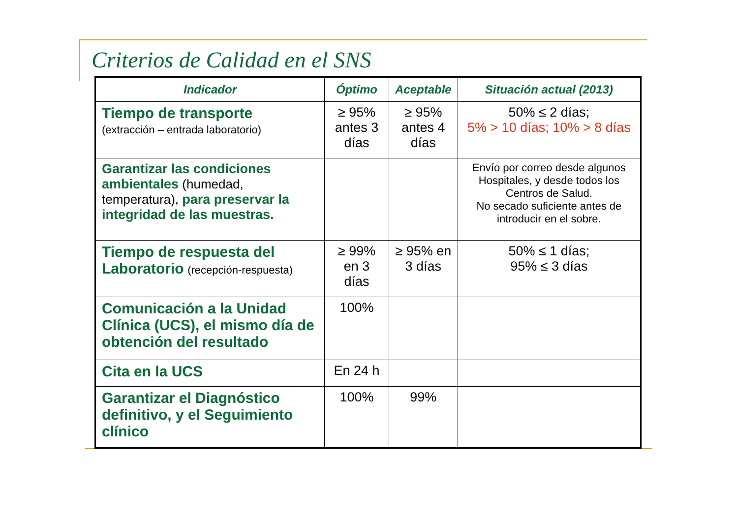Criterios de Calidad en el SNS
| Indicador | Óptimo | Aceptable | Situación actual (2013) |
| --- | --- | --- | --- |
| Tiempo de transporte (extracción – entrada laboratorio) | ≥ 95% antes 3 días | ≥ 95% antes 4 días | 50% ≤ 2 días; 5% > 10 días; 10% > 8 días |
| Garantizar las condiciones ambientales (humedad, temperatura), para preservar la integridad de las muestras. | | | Envío por correo desde algunos Hospitales, y desde todos los Centros de Salud. No secado suficiente antes de introducir en el sobre. |
| Tiempo de respuesta del Laboratorio (recepción-respuesta) | ≥ 99% en 3 días | ≥ 95% en 3 días | 50% ≤ 1 días; 95% ≤ 3 días |
| Comunicación a la Unidad Clínica (UCS), el mismo día de obtención del resultado | 100% | | |
| Cita en la UCS | En 24 h | | |
| Garantizar el Diagnóstico definitivo, y el Seguimiento clínico | 100% | 99% | |